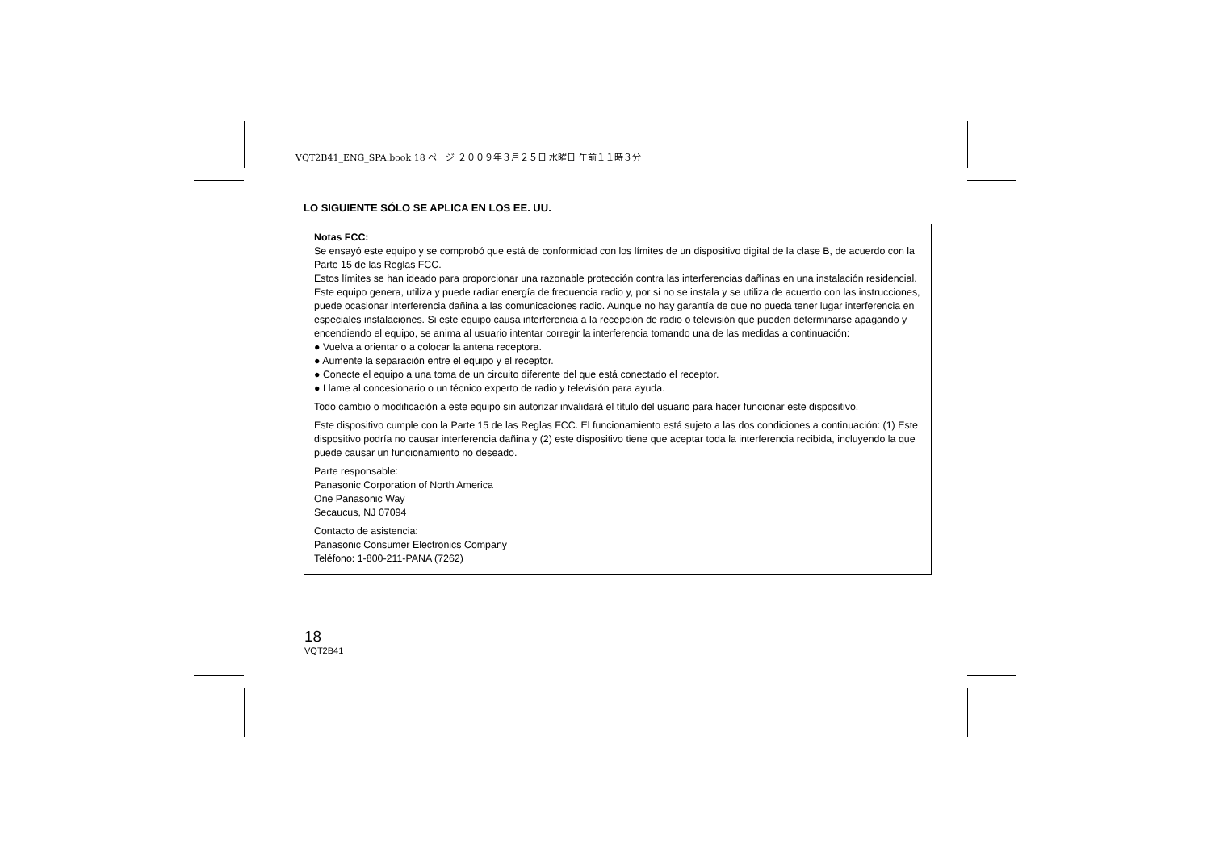VQT2B41_ENG_SPA.book 18 ページ ２００９年３月２５日 水曜日 午前１１時３分
LO SIGUIENTE SÓLO SE APLICA EN LOS EE. UU.
Notas FCC:
Se ensayó este equipo y se comprobó que está de conformidad con los límites de un dispositivo digital de la clase B, de acuerdo con la Parte 15 de las Reglas FCC.
Estos límites se han ideado para proporcionar una razonable protección contra las interferencias dañinas en una instalación residencial. Este equipo genera, utiliza y puede radiar energía de frecuencia radio y, por si no se instala y se utiliza de acuerdo con las instrucciones, puede ocasionar interferencia dañina a las comunicaciones radio. Aunque no hay garantía de que no pueda tener lugar interferencia en especiales instalaciones. Si este equipo causa interferencia a la recepción de radio o televisión que pueden determinarse apagando y encendiendo el equipo, se anima al usuario intentar corregir la interferencia tomando una de las medidas a continuación:
● Vuelva a orientar o a colocar la antena receptora.
● Aumente la separación entre el equipo y el receptor.
● Conecte el equipo a una toma de un circuito diferente del que está conectado el receptor.
● Llame al concesionario o un técnico experto de radio y televisión para ayuda.
Todo cambio o modificación a este equipo sin autorizar invalidará el título del usuario para hacer funcionar este dispositivo.
Este dispositivo cumple con la Parte 15 de las Reglas FCC. El funcionamiento está sujeto a las dos condiciones a continuación: (1) Este dispositivo podría no causar interferencia dañina y (2) este dispositivo tiene que aceptar toda la interferencia recibida, incluyendo la que puede causar un funcionamiento no deseado.
Parte responsable:
Panasonic Corporation of North America
One Panasonic Way
Secaucus, NJ 07094
Contacto de asistencia:
Panasonic Consumer Electronics Company
Teléfono: 1-800-211-PANA (7262)
18
VQT2B41